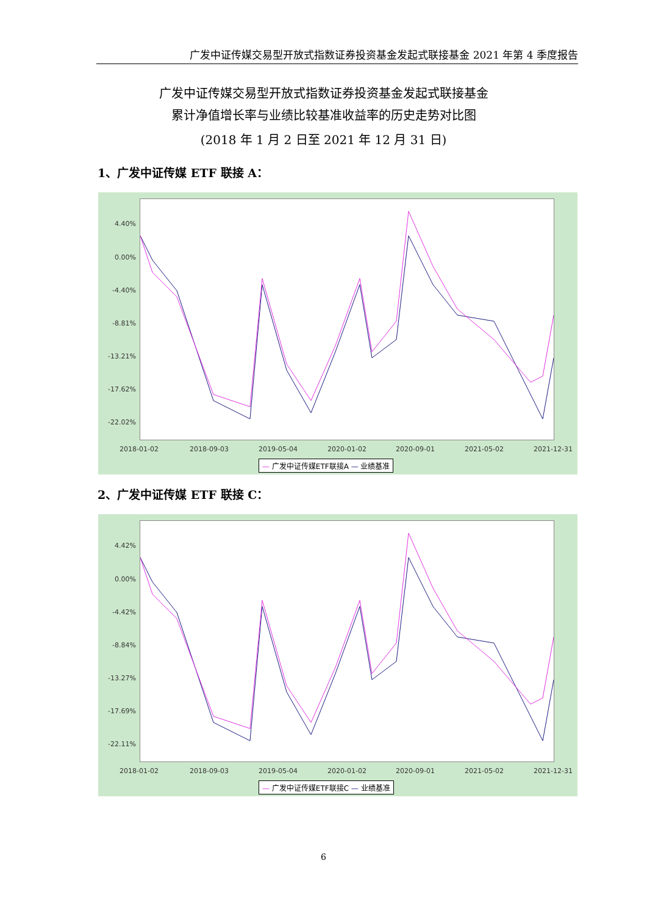广发中证传媒交易型开放式指数证券投资基金发起式联接基金 2021 年第 4 季度报告
广发中证传媒交易型开放式指数证券投资基金发起式联接基金
累计净值增长率与业绩比较基准收益率的历史走势对比图
(2018 年 1 月 2 日至 2021 年 12 月 31 日)
1、广发中证传媒 ETF 联接 A：
4.40%
0.00%
-4.40%
-8.81%
-13.21%
-17.62%
-22.02%
2018-01-02 2018-09-03 2019-05-04 2020-01-02 2020-09-01 2021-05-02 2021-12-31
— 广发中证传媒ETF联接A — 业绩基准
2、广发中证传媒 ETF 联接 C：
4.42%
0.00%
-4.42%
-8.84%
-13.27%
-17.69%
-22.11%
2018-01-02 2018-09-03 2019-05-04 2020-01-02 2020-09-01 2021-05-02 2021-12-31
— 广发中证传媒ETF联接C — 业绩基准
6